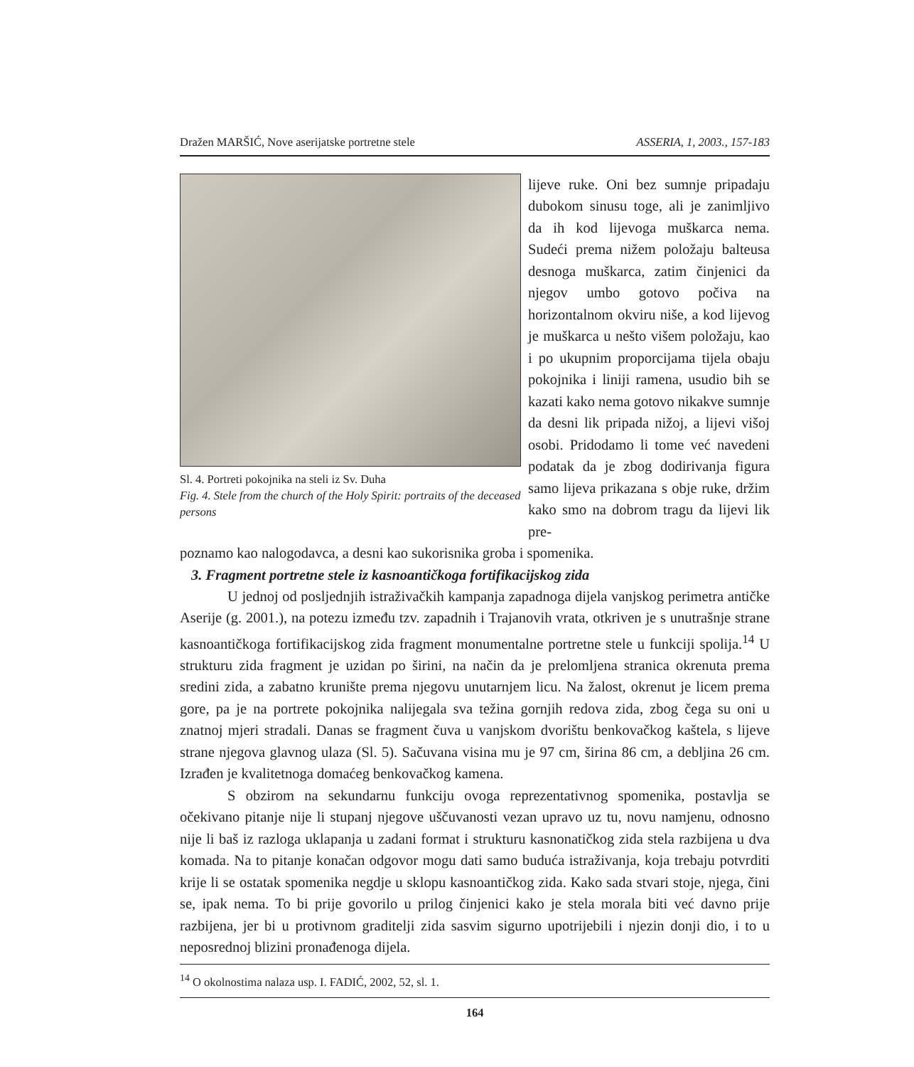Dražen MARŠIĆ, Nove aserijatske portretne stele ASSERIA, 1, 2003., 157-183
Sl. 4. Portreti pokojnika na steli iz Sv. Duha
Fig. 4. Stele from the church of the Holy Spirit: portraits of the deceased persons
lijeve ruke. Oni bez sumnje pripadaju dubokom sinusu toge, ali je zanimljivo da ih kod lijevoga muškarca nema. Sudeći prema nižem položaju balteusa desnoga muškarca, zatim činjenici da njegov umbo gotovo počiva na horizontalnom okviru niše, a kod lijevog je muškarca u nešto višem položaju, kao i po ukupnim proporcijama tijela obaju pokojnika i liniji ramena, usudio bih se kazati kako nema gotovo nikakve sumnje da desni lik pripada nižoj, a lijevi višoj osobi. Pridodamo li tome već navedeni podatak da je zbog dodirivanja figura samo lijeva prikazana s obje ruke, držim kako smo na dobrom tragu da lijevi lik pre-
poznamo kao nalogodavca, a desni kao sukorisnika groba i spomenika.
3. Fragment portretne stele iz kasnoantičkoga fortifikacijskog zida
U jednoj od posljednjih istraživačkih kampanja zapadnoga dijela vanjskog perimetra antičke Aserije (g. 2001.), na potezu između tzv. zapadnih i Trajanovih vrata, otkriven je s unutrašnje strane kasnoantičkoga fortifikacijskog zida fragment monumentalne portretne stele u funkciji spolija.<sup>14</sup> U strukturu zida fragment je uzidan po širini, na način da je prelomljena stranica okrenuta prema sredini zida, a zabatno krunište prema njegovu unutarnjem licu. Na žalost, okrenut je licem prema gore, pa je na portrete pokojnika nalijegala sva težina gornjih redova zida, zbog čega su oni u znatnoj mjeri stradali. Danas se fragment čuva u vanjskom dvorištu benkovačkog kaštela, s lijeve strane njegova glavnog ulaza (Sl. 5). Sačuvana visina mu je 97 cm, širina 86 cm, a debljina 26 cm. Izrađen je kvalitetnoga domaćeg benkovačkog kamena.
S obzirom na sekundarnu funkciju ovoga reprezentativnog spomenika, postavlja se očekivano pitanje nije li stupanj njegove uščuvanosti vezan upravo uz tu, novu namjenu, odnosno nije li baš iz razloga uklapanja u zadani format i strukturu kasnonatičkog zida stela razbijena u dva komada. Na to pitanje konačan odgovor mogu dati samo buduća istraživanja, koja trebaju potvrditi krije li se ostatak spomenika negdje u sklopu kasnoantičkog zida. Kako sada stvari stoje, njega, čini se, ipak nema. To bi prije govorilo u prilog činjenici kako je stela morala biti već davno prije razbijena, jer bi u protivnom graditelji zida sasvim sigurno upotrijebili i njezin donji dio, i to u neposrednoj blizini pronađenoga dijela.
<sup>14</sup> O okolnostima nalaza usp. I. FADIĆ, 2002, 52, sl. 1.
164